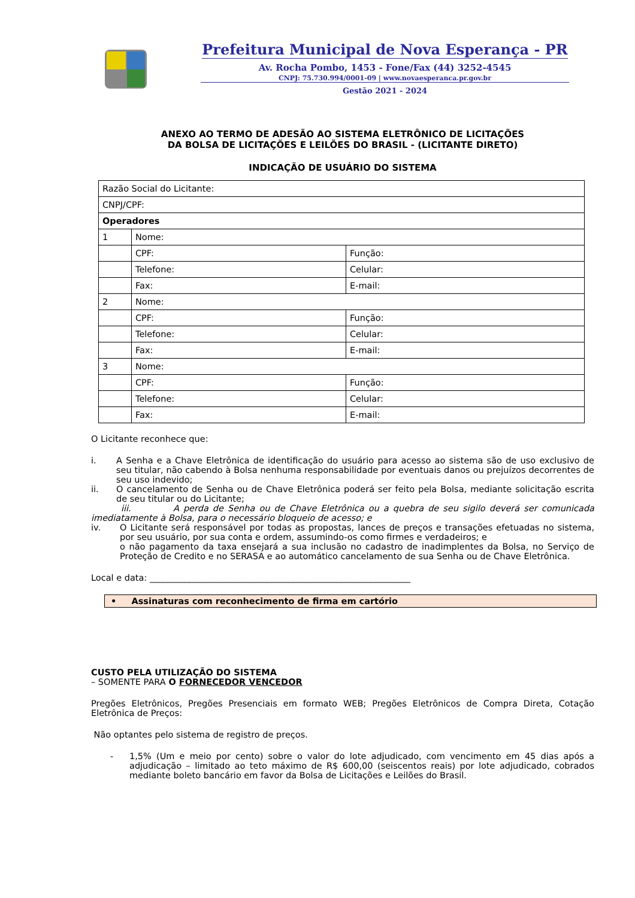Prefeitura Municipal de Nova Esperança - PR
Av. Rocha Pombo, 1453 - Fone/Fax (44) 3252-4545
CNPJ: 75.730.994/0001-09 | www.novaesperanca.pr.gov.br
Gestão 2021 - 2024
ANEXO AO TERMO DE ADESÃO AO SISTEMA ELETRÔNICO DE LICITAÇÕES
DA BOLSA DE LICITAÇÕES E LEILÕES DO BRASIL - (LICITANTE DIRETO)
INDICAÇÃO DE USUÁRIO DO SISTEMA
| Razão Social do Licitante: | | |
| CNPJ/CPF: | | |
| Operadores | | |
| 1 | Nome: | |
| | CPF: | Função: |
| | Telefone: | Celular: |
| | Fax: | E-mail: |
| 2 | Nome: | |
| | CPF: | Função: |
| | Telefone: | Celular: |
| | Fax: | E-mail: |
| 3 | Nome: | |
| | CPF: | Função: |
| | Telefone: | Celular: |
| | Fax: | E-mail: |
O Licitante reconhece que:
i. A Senha e a Chave Eletrônica de identificação do usuário para acesso ao sistema são de uso exclusivo de seu titular, não cabendo à Bolsa nenhuma responsabilidade por eventuais danos ou prejuízos decorrentes de seu uso indevido;
ii. O cancelamento de Senha ou de Chave Eletrônica poderá ser feito pela Bolsa, mediante solicitação escrita de seu titular ou do Licitante;
iii. A perda de Senha ou de Chave Eletrônica ou a quebra de seu sigilo deverá ser comunicada imediatamente à Bolsa, para o necessário bloqueio de acesso; e
iv. O Licitante será responsável por todas as propostas, lances de preços e transações efetuadas no sistema, por seu usuário, por sua conta e ordem, assumindo-os como firmes e verdadeiros; e
o não pagamento da taxa ensejará a sua inclusão no cadastro de inadimplentes da Bolsa, no Serviço de Proteção de Credito e no SERASA e ao automático cancelamento de sua Senha ou de Chave Eletrônica.
Local e data: ____________________________________________________________
• Assinaturas com reconhecimento de firma em cartório
CUSTO PELA UTILIZAÇÃO DO SISTEMA
– SOMENTE PARA O FORNECEDOR VENCEDOR
Pregões Eletrônicos, Pregões Presenciais em formato WEB; Pregões Eletrônicos de Compra Direta, Cotação Eletrônica de Preços:
Não optantes pelo sistema de registro de preços.
- 1,5% (Um e meio por cento) sobre o valor do lote adjudicado, com vencimento em 45 dias após a adjudicação – limitado ao teto máximo de R$ 600,00 (seiscentos reais) por lote adjudicado, cobrados mediante boleto bancário em favor da Bolsa de Licitações e Leilões do Brasil.